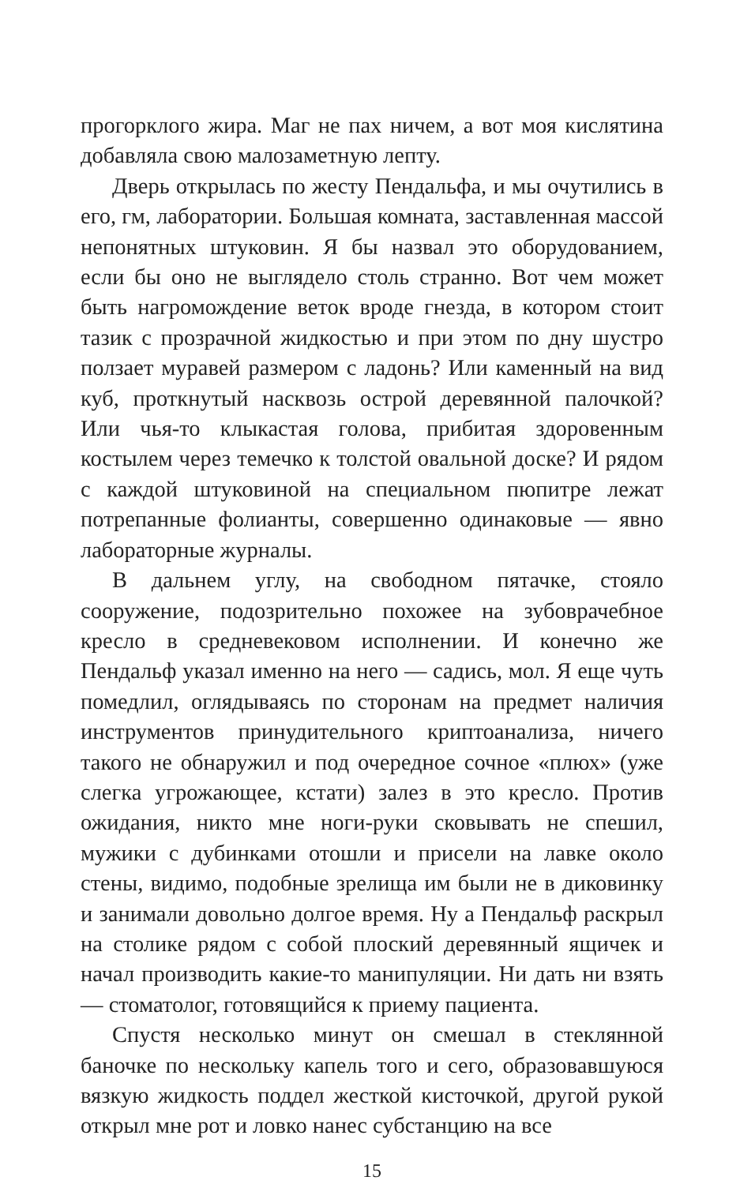прогорклого жира. Маг не пах ничем, а вот моя кислятина добавляла свою малозаметную лепту.
Дверь открылась по жесту Пендальфа, и мы очутились в его, гм, лаборатории. Большая комната, заставленная массой непонятных штуковин. Я бы назвал это оборудованием, если бы оно не выглядело столь странно. Вот чем может быть нагромождение веток вроде гнезда, в котором стоит тазик с прозрачной жидкостью и при этом по дну шустро ползает муравей размером с ладонь? Или каменный на вид куб, проткнутый насквозь острой деревянной палочкой? Или чья-то клыкастая голова, прибитая здоровенным костылем через темечко к толстой овальной доске? И рядом с каждой штуковиной на специальном пюпитре лежат потрепанные фолианты, совершенно одинаковые — явно лабораторные журналы.
В дальнем углу, на свободном пятачке, стояло сооружение, подозрительно похожее на зубоврачебное кресло в средневековом исполнении. И конечно же Пендальф указал именно на него — садись, мол. Я еще чуть помедлил, оглядываясь по сторонам на предмет наличия инструментов принудительного криптоанализа, ничего такого не обнаружил и под очередное сочное «плюх» (уже слегка угрожающее, кстати) залез в это кресло. Против ожидания, никто мне ноги-руки сковывать не спешил, мужики с дубинками отошли и присели на лавке около стены, видимо, подобные зрелища им были не в диковинку и занимали довольно долгое время. Ну а Пендальф раскрыл на столике рядом с собой плоский деревянный ящичек и начал производить какие-то манипуляции. Ни дать ни взять — стоматолог, готовящийся к приему пациента.
Спустя несколько минут он смешал в стеклянной баночке по нескольку капель того и сего, образовавшуюся вязкую жидкость поддел жесткой кисточкой, другой рукой открыл мне рот и ловко нанес субстанцию на все
15